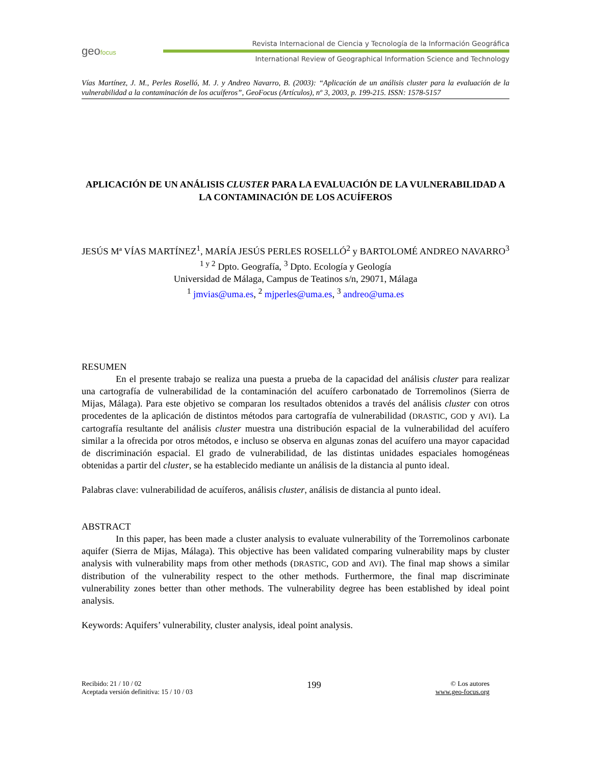geofocus
Revista Internacional de Ciencia y Tecnología de la Información Geográfica
International Review of Geographical Information Science and Technology
Vías Martínez, J. M., Perles Roselló, M. J. y Andreo Navarro, B. (2003): “Aplicación de un análisis cluster para la evaluación de la vulnerabilidad a la contaminación de los acuíferos”, GeoFocus (Artículos), nº 3, 2003, p. 199-215. ISSN: 1578-5157
APLICACIÓN DE UN ANÁLISIS CLUSTER PARA LA EVALUACIÓN DE LA VULNERABILIDAD A LA CONTAMINACIÓN DE LOS ACUÍFEROS
JESÚS Mª VÍAS MARTÍNEZ<sup>1</sup>, MARÍA JESÚS PERLES ROSELLÓ<sup>2</sup> y BARTOLOMÉ ANDREO NAVARRO<sup>3</sup>
<sup>1 y 2</sup> Dpto. Geografía, <sup>3</sup> Dpto. Ecología y Geología
Universidad de Málaga, Campus de Teatinos s/n, 29071, Málaga
<sup>1</sup> jmvias@uma.es, <sup>2</sup> mjperles@uma.es, <sup>3</sup> andreo@uma.es
RESUMEN
En el presente trabajo se realiza una puesta a prueba de la capacidad del análisis cluster para realizar una cartografía de vulnerabilidad de la contaminación del acuífero carbonatado de Torremolinos (Sierra de Mijas, Málaga). Para este objetivo se comparan los resultados obtenidos a través del análisis cluster con otros procedentes de la aplicación de distintos métodos para cartografía de vulnerabilidad (DRASTIC, GOD y AVI). La cartografía resultante del análisis cluster muestra una distribución espacial de la vulnerabilidad del acuífero similar a la ofrecida por otros métodos, e incluso se observa en algunas zonas del acuífero una mayor capacidad de discriminación espacial. El grado de vulnerabilidad, de las distintas unidades espaciales homogéneas obtenidas a partir del cluster, se ha establecido mediante un análisis de la distancia al punto ideal.
Palabras clave: vulnerabilidad de acuíferos, análisis cluster, análisis de distancia al punto ideal.
ABSTRACT
In this paper, has been made a cluster analysis to evaluate vulnerability of the Torremolinos carbonate aquifer (Sierra de Mijas, Málaga). This objective has been validated comparing vulnerability maps by cluster analysis with vulnerability maps from other methods (DRASTIC, GOD and AVI). The final map shows a similar distribution of the vulnerability respect to the other methods. Furthermore, the final map discriminate vulnerability zones better than other methods. The vulnerability degree has been established by ideal point analysis.
Keywords: Aquifers’ vulnerability, cluster analysis, ideal point analysis.
Recibido: 21 / 10 / 02
Aceptada versión definitiva: 15 / 10 / 03
199
© Los autores
www.geo-focus.org